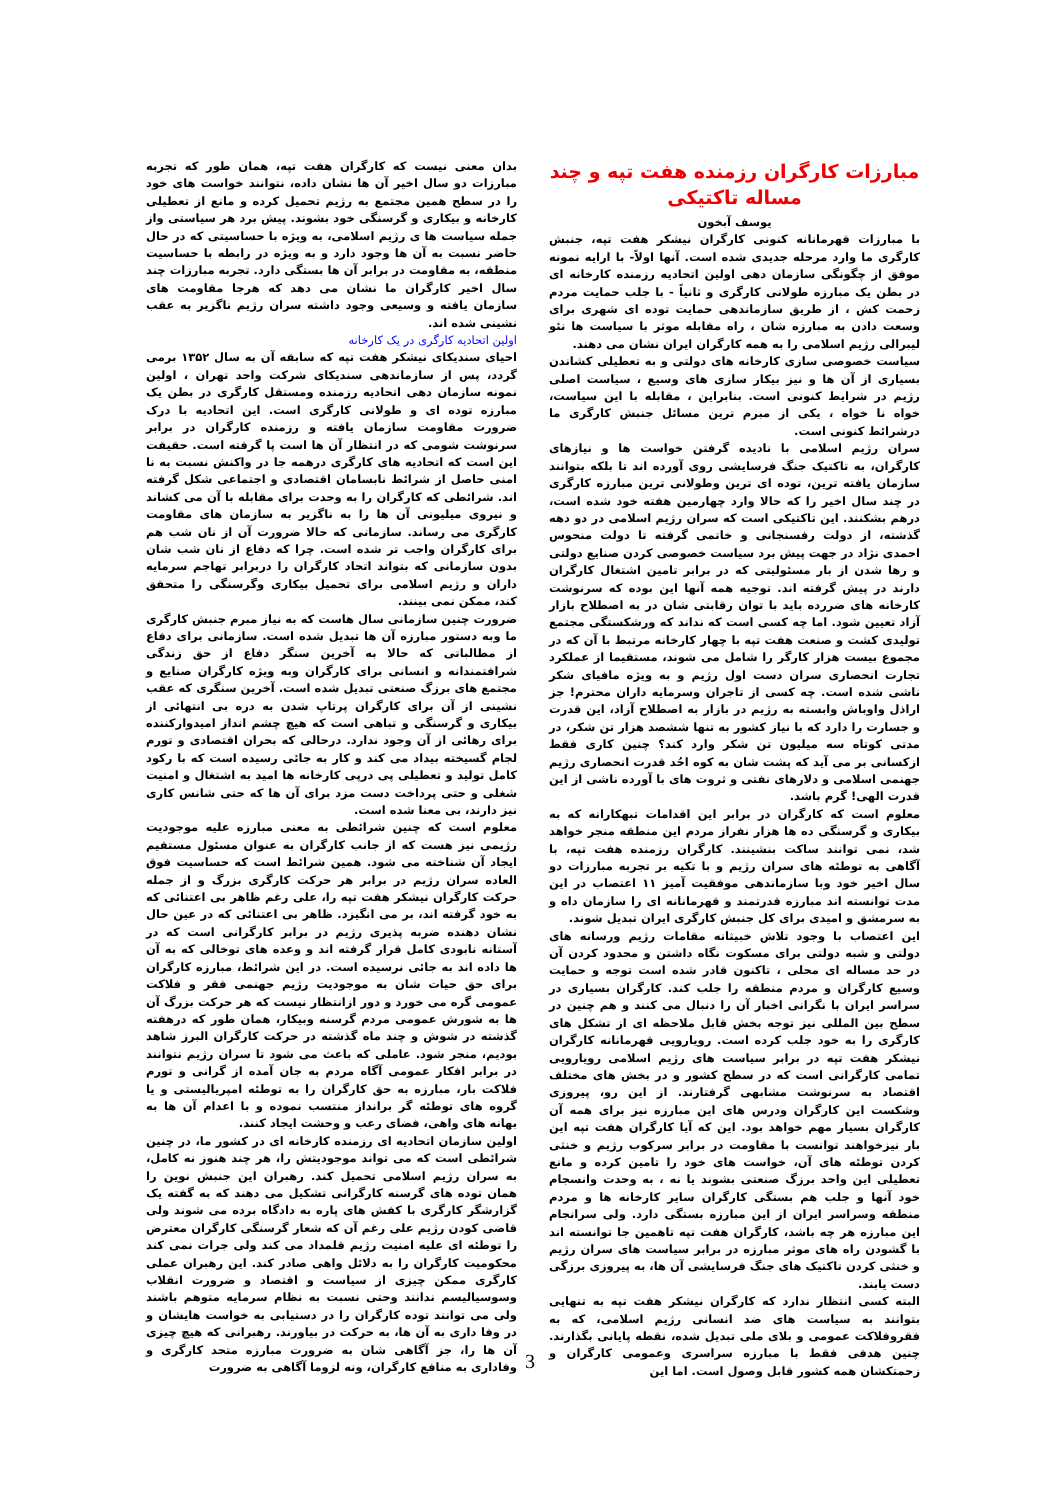مبارزات کارگران رزمنده هفت تپه و چند مساله تاکتیکی
یوسف آبخون
با مبارزات قهرمانانه کنونی کارگران نیشکر هفت تپه، جنبش کارگری ما وارد مرحله جدیدی شده است. آنها اولاً- با ارایه نمونه موفق از چگونگی سازمان دهی اولین اتحادیه رزمنده کارخانه ای در بطن یک مبارزه طولانی کارگری و ثانیاً - با جلب حمایت مردم زحمت کش ، از طریق سازماندهی حمایت توده ای شهری برای وسعت دادن به مبارزه شان ، راه مقابله موثر با سیاست ها نئو لیبرالی رژیم اسلامی را به همه کارگران ایران نشان می دهند.
سیاست خصوصی سازی کارخانه های دولتی و به تعطیلی کشاندن بسیاری از آن ها و نیز بیکار سازی های وسیع ، سیاست اصلی رژیم در شرایط کنونی است. بنابراین ، مقابله با این سیاست، خواه نا خواه ، یکی از مبرم ترین مسائل جنبش کارگری ما درشرائط کنونی است.
سران رژیم اسلامی با نادیده گرفتن خواست ها و نیازهای کارگران، به تاکتیک جنگ فرسایشی روی آورده اند تا بلکه بتوانند سازمان یافته ترین، توده ای ترین وطولانی ترین مبارزه کارگری در چند سال اخیر را که حالا وارد چهارمین هفته خود شده است، درهم بشکنند. این تاکتیکی است که سران رژیم اسلامی در دو دهه گذشته، از دولت رفسنجانی و خاتمی گرفته تا دولت منحوس احمدی نژاد در جهت پیش برد سیاست خصوصی کردن صنایع دولتی و رها شدن از بار مسئولیتی که در برابر تامین اشتغال کارگران دارند در پیش گرفته اند. توجیه همه آنها این بوده که سرنوشت کارخانه های ضررده باید با توان رقابتی شان در به اصطلاح بازار آزاد تعیین شود. اما چه کسی است که نداند که ورشکستگی مجتمع تولیدی کشت و صنعت هفت تپه با چهار کارخانه مرتبط با آن که در مجموع بیست هزار کارگر را شامل می شوند، مستقیما از عملکرد تجارت انحصاری سران دست اول رژیم و به ویژه مافیای شکر ناشی شده است. چه کسی از تاجران وسرمایه داران محترم! جز اراذل واوباش وابسته به رژیم در بازار به اصطلاح آزاد، این قدرت و جسارت را دارد که با نیاز کشور به تنها ششصد هزار تن شکر، در مدتی کوتاه سه میلیون تن شکر وارد کند؟ چنین کاری فقط ازکسانی بر می آید که پشت شان به کوه احُد قدرت انحصاری رژیم جهنمی اسلامی و دلارهای نفتی و ثروت های با آورده ناشی از این قدرت الهی! گرم باشد.
معلوم است که کارگران در برابر این اقدامات تبهکارانه که به بیکاری و گرسنگی ده ها هزار نفراز مردم این منطقه منجر خواهد شد، نمی توانند ساکت بنشینند. کارگران رزمنده هفت تپه، با آگاهی به توطئه های سران رژیم و با تکیه بر تجربه مبارزات دو سال اخیر خود وبا سازماندهی موفقیت آمیز ۱۱ اعتصاب در این مدت توانسته اند مبارزه قدرتمند و قهرمانانه ای را سازمان داه و به سرمشق و امیدی برای کل جنبش کارگری ایران تبدیل شوند.
این اعتصاب با وجود تلاش خبیثانه مقامات رژیم ورسانه های دولتی و شبه دولتی برای مسکوت نگاه داشتن و محدود کردن آن در حد مساله ای محلی ، تاکنون قادر شده است توجه و حمایت وسیع کارگران و مردم منطقه را جلب کند. کارگران بسیاری در سراسر ایران با نگرانی اخبار آن را دنبال می کنند و هم چنین در سطح بین المللی نیز توجه بخش قابل ملاحظه ای از تشکل های کارگری را به خود جلب کرده است. رویارویی قهرمانانه کارگران نیشکر هفت تپه در برابر سیاست های رژیم اسلامی رویارویی تمامی کارگرانی است که در سطح کشور و در بخش های مختلف اقتصاد به سرنوشت مشابهی گرفتارند. از این رو، پیروزی وشکست این کارگران ودرس های این مبارزه نیز برای همه آن کارگران بسیار مهم خواهد بود. این که آیا کارگران هفت تپه این بار نیزخواهند توانست با مقاومت در برابر سرکوب رژیم و خنثی کردن توطئه های آن، خواست های خود را تامین کرده و مانع تعطیلی این واحد برزگ صنعتی بشوند یا نه ، به وحدت وانسجام خود آنها و جلب هم بستگی کارگران سایر کارخانه ها و مردم منطقه وسراسر ایران از این مبارزه بستگی دارد. ولی سرانجام این مبارزه هر چه باشد، کارگران هفت تپه تاهمین جا توانسته اند با گشودن راه های موثر مبارزه در برابر سیاست های سران رژیم و خنثی کردن تاکتیک های جنگ فرسایشی آن ها، به پیروزی برزگی دست یابند.
البته کسی انتظار ندارد که کارگران نیشکر هفت تپه به تنهایی بتوانند به سیاست های ضد انسانی رژیم اسلامی، که به فقروفلاکت عمومی و بلای ملی تبدیل شده، نقطه پایانی بگذارند. چنین هدفی فقط با مبارزه سراسری وعمومی کارگران و زحمتکشان همه کشور قابل وصول است. اما این
بدان معنی نیست که کارگران هفت تپه، همان طور که تجربه مبارزات دو سال اخیر آن ها نشان داده، نتوانند خواست های خود را در سطح همین مجتمع به رژیم تحمیل کرده و مانع از تعطیلی کارخانه و بیکاری و گرسنگی خود بشوند. پیش برد هر سیاستی واز جمله سیاست ها ی رژیم اسلامی، به ویژه با حساسیتی که در حال حاضر نسبت به آن ها وجود دارد و به ویژه در رابطه با حساسیت منطقه، به مقاومت در برابر آن ها بستگی دارد. تجربه مبارزات چند سال اخیر کارگران ما نشان می دهد که هرجا مقاومت های سازمان یافته و وسیعی وجود داشته سران رژیم ناگزیر به عقب نشینی شده اند.
اولین اتحادیه کارگری در یک کارخانه
احیای سندیکای نیشکر هفت تپه که سابقه آن به سال ۱۳۵۲ برمی گردد، پس از سازماندهی سندیکای شرکت واحد تهران ، اولین نمونه سازمان دهی اتحادیه رزمنده ومستقل کارگری در بطن یک مبارزه توده ای و طولانی کارگری است. این اتحادیه با درک ضرورت مقاومت سازمان یافته و رزمنده کارگران در برابر سرنوشت شومی که در انتظار آن ها است پا گرفته است. حقیقت این است که اتحادیه های کارگری درهمه جا در واکنش نسبت به نا امنی حاصل از شرائط نابسامان اقتصادی و اجتماعی شکل گرفته اند. شرائطی که کارگران را به وحدت برای مقابله با آن می کشاند و نیروی میلیونی آن ها را به ناگزیر به سازمان های مقاومت کارگری می رساند. سازمانی که حالا ضرورت آن از نان شب هم برای کارگران واجب تر شده است. چرا که دفاع از نان شب شان بدون سازمانی که بتواند اتحاد کارگران را دربرابر تهاجم سرمایه داران و رژیم اسلامی برای تحمیل بیکاری وگرسنگی را متحقق کند، ممکن نمی بینند.
ضرورت چنین سازمانی سال هاست که به نیاز مبرم جنبش کارگری ما وبه دستور مبارزه آن ها تبدیل شده است. سازمانی برای دفاع از مطالباتی که حالا به آخرین سنگر دفاع از حق زندگی شرافتمندانه و انسانی برای کارگران وبه ویژه کارگران صنایع و مجتمع های برزگ صنعتی تبدیل شده است. آخرین سنگری که عقب نشینی از آن برای کارگران پرتاپ شدن به دره بی انتهائی از بیکاری و گرسنگی و تباهی است که هیچ چشم انداز امیدوارکننده برای رهائی از آن وجود ندارد. درحالی که بحران اقتصادی و تورم لجام گسیخته بیداد می کند و کار به جائی رسیده است که با رکود کامل تولید و تعطیلی پی درپی کارخانه ها امید به اشتغال و امنیت شغلی و حتی پرداخت دست مزد برای آن ها که حتی شانس کاری نیز دارند، بی معنا شده است.
معلوم است که چنین شرائطی به معنی مبارزه علیه موجودیت رژیمی نیز هست که از جانب کارگران به عنوان مسئول مستقیم ایجاد آن شناخته می شود. همین شرائط است که حساسیت فوق العاده سران رژیم در برابر هر حرکت کارگری بزرگ و از جمله حرکت کارگران نیشکر هفت تپه را، علی رغم ظاهر بی اعتنائی که به خود گرفته اند، بر می انگیزد. ظاهر بی اعتنائی که در عین حال نشان دهنده ضربه پذیری رژیم در برابر کارگرانی است که در آستانه نابودی کامل قرار گرفته اند و وعده های توخالی که به آن ها داده اند به جائی نرسیده است. در این شرائط، مبارزه کارگران برای حق حیات شان به موجودیت رژیم جهنمی فقر و فلاکت عمومی گره می خورد و دور ازانتظار نیست که هر حرکت بزرگ آن ها به شورش عمومی مردم گرسنه وبیکار، همان طور که درهفته گذشته در شوش و چند ماه گذشته در حرکت کارگران البرز شاهد بودیم، منجر شود. عاملی که باعث می شود تا سران رژیم نتوانند در برابر افکار عمومی آگاه مردم به جان آمده از گرانی و تورم فلاکت بار، مبارزه به حق کارگران را به توطئه امپریالیستی و یا گروه های توطئه گر برانداز منتسب نموده و با اعدام آن ها به بهانه های واهی، فضای رعب و وحشت ایجاد کنند.
اولین سازمان اتحادیه ای رزمنده کارخانه ای در کشور ما، در چنین شرائطی است که می تواند موجودیتش را، هر چند هنوز نه کامل، به سران رژیم اسلامی تحمیل کند. رهبران این جنبش نوین را همان توده های گرسنه کارگرانی تشکیل می دهند که به گفته یک گزارشگر کارگری با کفش های پاره به دادگاه برده می شوند ولی قاضی کودن رژیم علی رغم آن که شعار گرسنگی کارگران معترض را توطئه ای علیه امنیت رژیم قلمداد می کند ولی جرات نمی کند محکومیت کارگران را به دلائل واهی صادر کند. این رهبران عملی کارگری ممکن چیزی از سیاست و اقتصاد و ضرورت انقلاب وسوسیالیسم ندانند وحتی نسبت به نظام سرمایه متوهم باشند ولی می توانند توده کارگران را در دستیابی به خواست هایشان و در وفا داری به آن ها، به حرکت در بیاورند. رهبرانی که هیچ چیزی آن ها را، جز آگاهی شان به ضرورت مبارزه متحد کارگری و وفاداری به منافع کارگران، ونه لزوما آگاهی به ضرورت
3